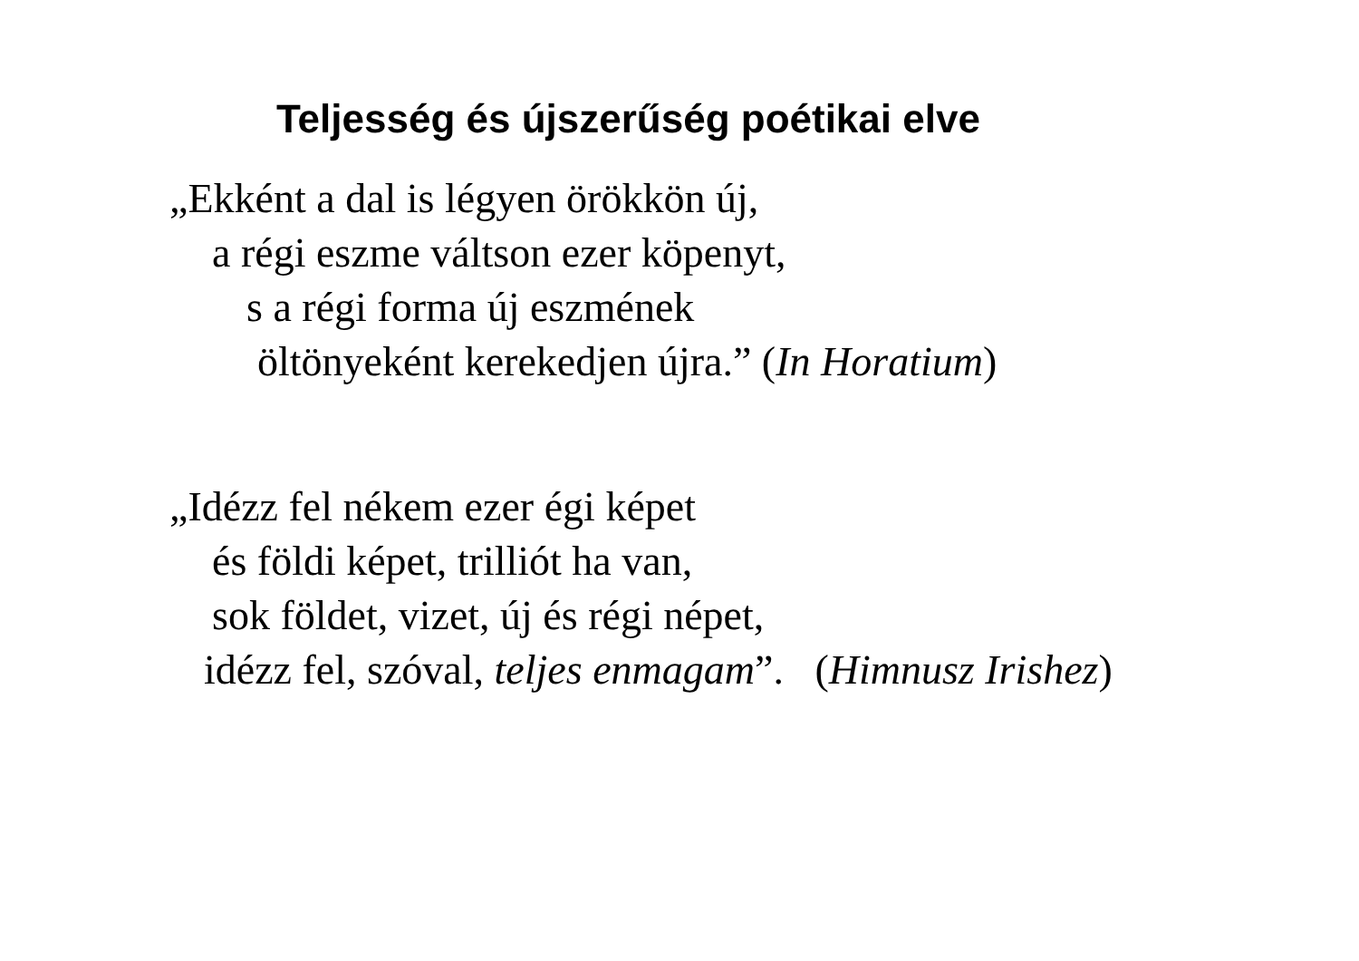Teljesség és újszerűség poétikai elve
„Ekként a dal is légyen örökkön új,
a régi eszme váltson ezer köpenyt,
s a régi forma új eszmének
öltönyeként kerekedjen újra.” (In Horatium)
„Idézz fel nékem ezer égi képet
és földi képet, trilliót ha van,
sok földet, vizet, új és régi népet,
idézz fel, szóval, teljes enmagam”. (Himnusz Irishez)